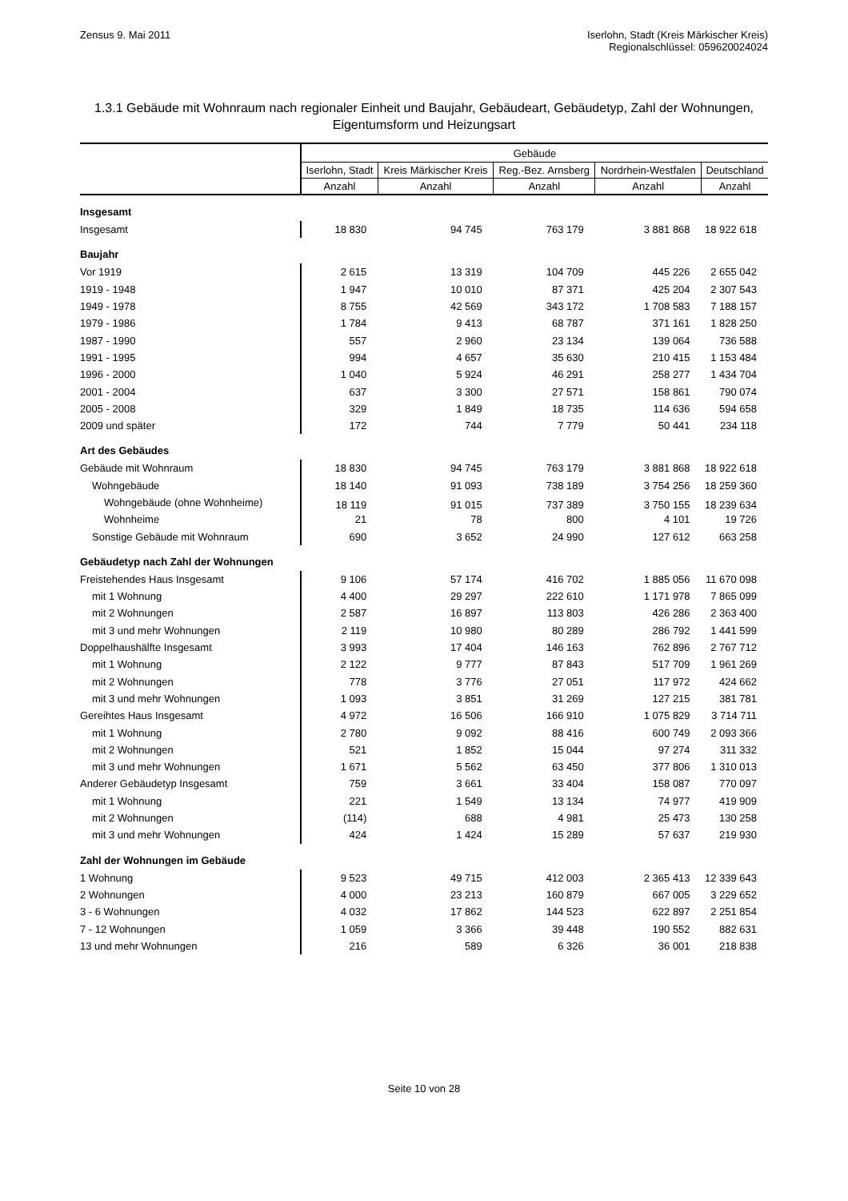Zensus 9. Mai 2011 Iserlohn, Stadt (Kreis Märkischer Kreis)
Regionalschlüssel: 059620024024
1.3.1 Gebäude mit Wohnraum nach regionaler Einheit und Baujahr, Gebäudeart, Gebäudetyp, Zahl der Wohnungen, Eigentumsform und Heizungsart
| | Gebäude | | | | |
| --- | --- | --- | --- | --- | --- |
| | Iserlohn, Stadt | Kreis Märkischer Kreis | Reg.-Bez. Arnsberg | Nordrhein-Westfalen | Deutschland |
| | Anzahl | Anzahl | Anzahl | Anzahl | Anzahl |
| Insgesamt | | | | | |
| Insgesamt | 18 830 | 94 745 | 763 179 | 3 881 868 | 18 922 618 |
| Baujahr | | | | | |
| Vor 1919 | 2 615 | 13 319 | 104 709 | 445 226 | 2 655 042 |
| 1919 - 1948 | 1 947 | 10 010 | 87 371 | 425 204 | 2 307 543 |
| 1949 - 1978 | 8 755 | 42 569 | 343 172 | 1 708 583 | 7 188 157 |
| 1979 - 1986 | 1 784 | 9 413 | 68 787 | 371 161 | 1 828 250 |
| 1987 - 1990 | 557 | 2 960 | 23 134 | 139 064 | 736 588 |
| 1991 - 1995 | 994 | 4 657 | 35 630 | 210 415 | 1 153 484 |
| 1996 - 2000 | 1 040 | 5 924 | 46 291 | 258 277 | 1 434 704 |
| 2001 - 2004 | 637 | 3 300 | 27 571 | 158 861 | 790 074 |
| 2005 - 2008 | 329 | 1 849 | 18 735 | 114 636 | 594 658 |
| 2009 und später | 172 | 744 | 7 779 | 50 441 | 234 118 |
| Art des Gebäudes | | | | | |
| Gebäude mit Wohnraum | 18 830 | 94 745 | 763 179 | 3 881 868 | 18 922 618 |
| Wohngebäude | 18 140 | 91 093 | 738 189 | 3 754 256 | 18 259 360 |
| Wohngebäude (ohne Wohnheime) | 18 119 | 91 015 | 737 389 | 3 750 155 | 18 239 634 |
| Wohnheime | 21 | 78 | 800 | 4 101 | 19 726 |
| Sonstige Gebäude mit Wohnraum | 690 | 3 652 | 24 990 | 127 612 | 663 258 |
| Gebäudetyp nach Zahl der Wohnungen | | | | | |
| Freistehendes Haus Insgesamt | 9 106 | 57 174 | 416 702 | 1 885 056 | 11 670 098 |
| mit 1 Wohnung | 4 400 | 29 297 | 222 610 | 1 171 978 | 7 865 099 |
| mit 2 Wohnungen | 2 587 | 16 897 | 113 803 | 426 286 | 2 363 400 |
| mit 3 und mehr Wohnungen | 2 119 | 10 980 | 80 289 | 286 792 | 1 441 599 |
| Doppelhaushälfte Insgesamt | 3 993 | 17 404 | 146 163 | 762 896 | 2 767 712 |
| mit 1 Wohnung | 2 122 | 9 777 | 87 843 | 517 709 | 1 961 269 |
| mit 2 Wohnungen | 778 | 3 776 | 27 051 | 117 972 | 424 662 |
| mit 3 und mehr Wohnungen | 1 093 | 3 851 | 31 269 | 127 215 | 381 781 |
| Gereihtes Haus Insgesamt | 4 972 | 16 506 | 166 910 | 1 075 829 | 3 714 711 |
| mit 1 Wohnung | 2 780 | 9 092 | 88 416 | 600 749 | 2 093 366 |
| mit 2 Wohnungen | 521 | 1 852 | 15 044 | 97 274 | 311 332 |
| mit 3 und mehr Wohnungen | 1 671 | 5 562 | 63 450 | 377 806 | 1 310 013 |
| Anderer Gebäudetyp Insgesamt | 759 | 3 661 | 33 404 | 158 087 | 770 097 |
| mit 1 Wohnung | 221 | 1 549 | 13 134 | 74 977 | 419 909 |
| mit 2 Wohnungen | (114) | 688 | 4 981 | 25 473 | 130 258 |
| mit 3 und mehr Wohnungen | 424 | 1 424 | 15 289 | 57 637 | 219 930 |
| Zahl der Wohnungen im Gebäude | | | | | |
| 1 Wohnung | 9 523 | 49 715 | 412 003 | 2 365 413 | 12 339 643 |
| 2 Wohnungen | 4 000 | 23 213 | 160 879 | 667 005 | 3 229 652 |
| 3 - 6 Wohnungen | 4 032 | 17 862 | 144 523 | 622 897 | 2 251 854 |
| 7 - 12 Wohnungen | 1 059 | 3 366 | 39 448 | 190 552 | 882 631 |
| 13 und mehr Wohnungen | 216 | 589 | 6 326 | 36 001 | 218 838 |
Seite 10 von 28